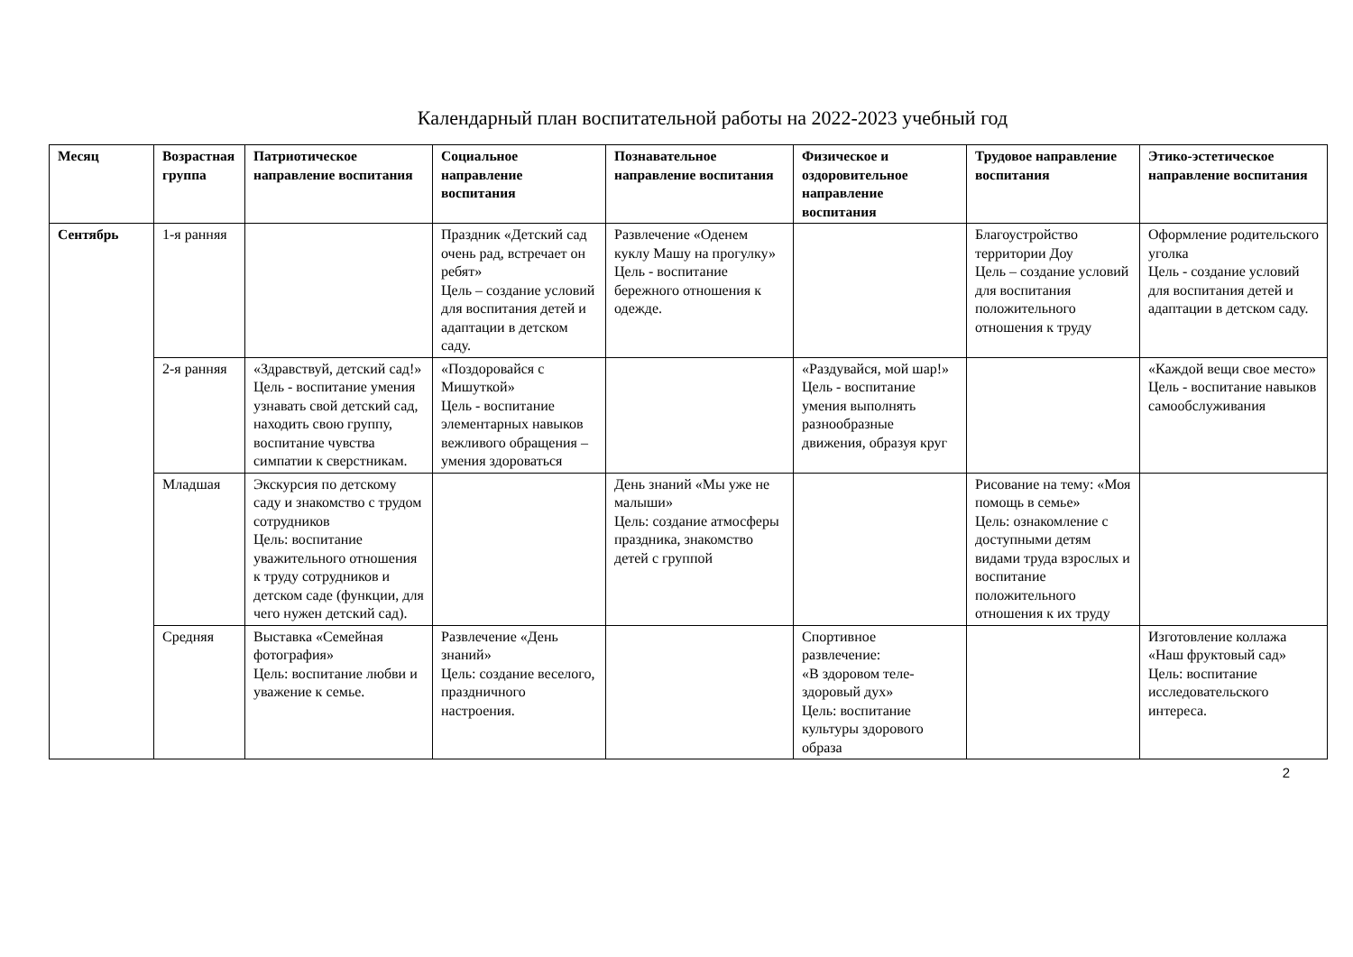Календарный план воспитательной работы на 2022-2023 учебный год
| Месяц | Возрастная группа | Патриотическое направление воспитания | Социальное направление воспитания | Познавательное направление воспитания | Физическое и оздоровительное направление воспитания | Трудовое направление воспитания | Этико-эстетическое направление воспитания |
| --- | --- | --- | --- | --- | --- | --- | --- |
| Сентябрь | 1-я ранняя | | Праздник «Детский сад очень рад, встречает он ребят» Цель – создание условий для воспитания детей и адаптации в детском саду. | Развлечение «Оденем куклу Машу на прогулку» Цель - воспитание бережного отношения к одежде. | | Благоустройство территории Доу Цель – создание условий для воспитания положительного отношения к труду | Оформление родительского уголка Цель - создание условий для воспитания детей и адаптации в детском саду. |
| | 2-я ранняя | «Здравствуй, детский сад!» Цель - воспитание умения узнавать свой детский сад, находить свою группу, воспитание чувства симпатии к сверстникам. | «Поздоровайся с Мишуткой» Цель - воспитание элементарных навыков вежливого обращения – умения здороваться | | «Раздувайся, мой шар!» Цель - воспитание умения выполнять разнообразные движения, образуя круг | | «Каждой вещи свое место» Цель - воспитание навыков самообслуживания |
| | Младшая | Экскурсия по детскому саду и знакомство с трудом сотрудников Цель: воспитание уважительного отношения к труду сотрудников и детском саде (функции, для чего нужен детский сад). | | День знаний «Мы уже не малыши» Цель: создание атмосферы праздника, знакомство детей с группой | | Рисование на тему: «Моя помощь в семье» Цель: ознакомление с доступными детям видами труда взрослых и воспитание положительного отношения к их труду | |
| | Средняя | Выставка «Семейная фотография» Цель: воспитание любви и уважение к семье. | Развлечение «День знаний» Цель: создание веселого, праздничного настроения. | | Спортивное развлечение: «В здоровом теле-здоровый дух» Цель: воспитание культуры здорового образа | | Изготовление коллажа «Наш фруктовый сад» Цель: воспитание исследовательского интереса. |
2